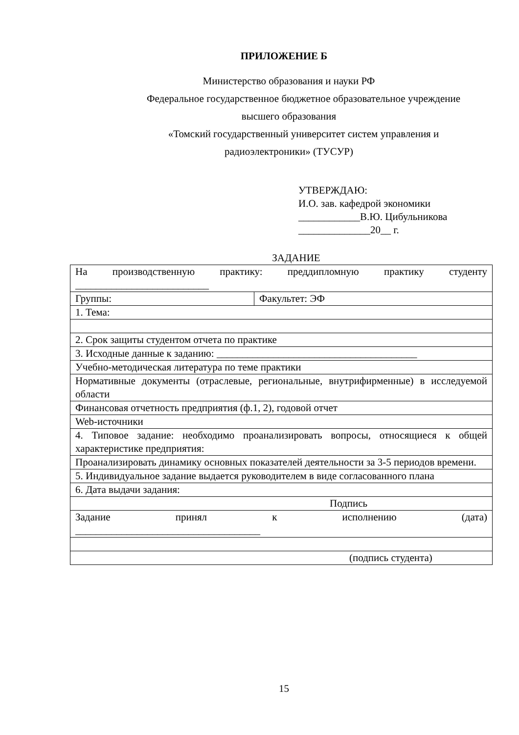ПРИЛОЖЕНИЕ Б
Министерство образования и науки РФ
Федеральное государственное бюджетное образовательное учреждение
высшего образования
«Томский государственный университет систем управления и
радиоэлектроники» (ТУСУР)
УТВЕРЖДАЮ:
И.О. зав. кафедрой экономики
____________В.Ю. Цибульникова
______________20__ г.
ЗАДАНИЕ
| На производственную практику: преддипломную практику студенту __________________________ | |
| Группы: | Факультет: ЭФ |
| 1. Тема: | |
| 2. Срок защиты студентом отчета по практике | |
| 3. Исходные данные к заданию: _______________________________________ | |
| Учебно-методическая литература по теме практики | |
| Нормативные документы (отраслевые, региональные, внутрифирменные) в исследуемой области | |
| Финансовая отчетность предприятия (ф.1, 2), годовой отчет | |
| Web-источники | |
| 4. Типовое задание: необходимо проанализировать вопросы, относящиеся к общей характеристике предприятия: | |
| Проанализировать динамику основных показателей деятельности за 3-5 периодов времени. | |
| 5. Индивидуальное задание выдается руководителем в виде согласованного плана | |
| 6. Дата выдачи задания: | |
| Подпись | |
| Задание принял к исполнению (дата) ____________________________________ | |
| (подпись студента) | |
15